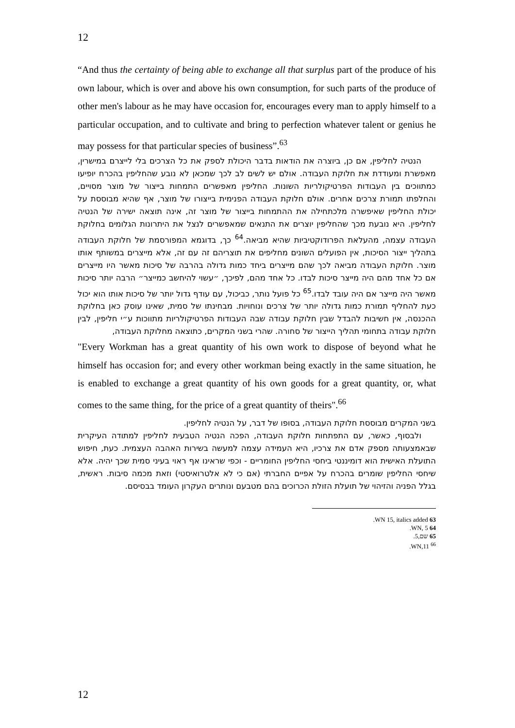12
“And thus the certainty of being able to exchange all that surplus part of the produce of his own labour, which is over and above his own consumption, for such parts of the produce of other men's labour as he may have occasion for, encourages every man to apply himself to a particular occupation, and to cultivate and bring to perfection whatever talent or genius he may possess for that particular species of business”.<sup>63</sup>
הנטיה לחליפין, אם כן, ביוצרה את הודאות בדבר היכולת לספק את כל הצרכים בלי לייצרם במישרין, מאפשרת ומעודדת את חלוקת העבודה. אולם יש לשים לב לכך שמכאן לא נובע שהחליפין בהכרח יופיעו כמתווכים בין העבודות הפרטיקולריות השונות. החליפין מאפשרים התמחות בייצור של מוצר מסויים, והחלפתו תמורת צרכים אחרים. אולם חלוקת העבודה הפנימית בייצורו של מוצר, אף שהיא מבוססת על יכולת החליפין שאיפשרה מלכתחילה את ההתמחות בייצור של מוצר זה, אינה תוצאה ישירה של הנטיה לחליפין. היא נובעת מכך שהחליפין יוצרים את התנאים שמאפשרים לנצל את היתרונות הגלומים בחלוקת העבודה עצמה, מהעלאת הפרודוקטיביות שהיא מביאה.<sup>64</sup> כך, בדוגמא המפורסמת של חלוקת העבודה בתהליך ייצור הסיכות, אין הפועלים השונים מחליפים את תוצריהם זה עם זה, אלא מייצרים במשותף אותו מוצר. חלוקת העבודה מביאה לכך שהם מייצרים ביחד כמות גדולה בהרבה של סיכות מאשר היו מייצרים אם כל אחד מהם היה מייצר סיכות לבדו. כל אחד מהם, לפיכך, ״עשוי להיחשב כמייצר״ הרבה יותר סיכות מאשר היה מייצר אם היה עובד לבדו.<sup>65</sup> כל פועל נותר, כביכול, עם עודף גדול יותר של סיכות אותו הוא יכול כעת להחליף תמורת כמות גדולה יותר של צרכים ונוחויות. מבחינתו של סמית, שאינו עוסק כאן בחלוקת ההכנסה, אין חשיבות להבדל שבין חלוקת עבודה שבה העבודות הפרטיקולריות מתווכות ע״י חליפין, לבין חלוקת עבודה בתחומי תהליך הייצור של סחורה. שהרי בשני המקרים, כתוצאה מחלוקת העבודה,
"Every Workman has a great quantity of his own work to dispose of beyond what he himself has occasion for; and every other workman being exactly in the same situation, he is enabled to exchange a great quantity of his own goods for a great quantity, or, what comes to the same thing, for the price of a great quantity of theirs".<sup>66</sup>
בשני המקרים מבוססת חלוקת העבודה, בסופו של דבר, על הנטיה לחליפין.
ולבסוף, כאשר, עם התפתחות חלוקת העבודה, הפכה הנטיה הטבעית לחליפין למתודה העיקרית שבאמצעותה מספק אדם את צרכיו, היא העמידה עצמה למעשה בשירות האהבה העצמית. כעת, חיפוש התועלת האישית הוא דומיננטי ביחסי החליפין החומריים - וכפי שראינו אף ראוי בעיני סמית שכך יהיה. אלא שיחסי החליפין שומרים בהכרח על אפיים החברתי (אם כי לא אלטרואיסטי) וזאת מכמה סיבות. ראשית, בגלל הפניה והזיהוי של תועלת הזולת הכרוכים בהם מטבעם ונותרים העקרון העומד בבסיסם.
63 WN 15, italics added.
64 WN, 5.
65 שם,5.
<sup>66</sup> WN,11.
12